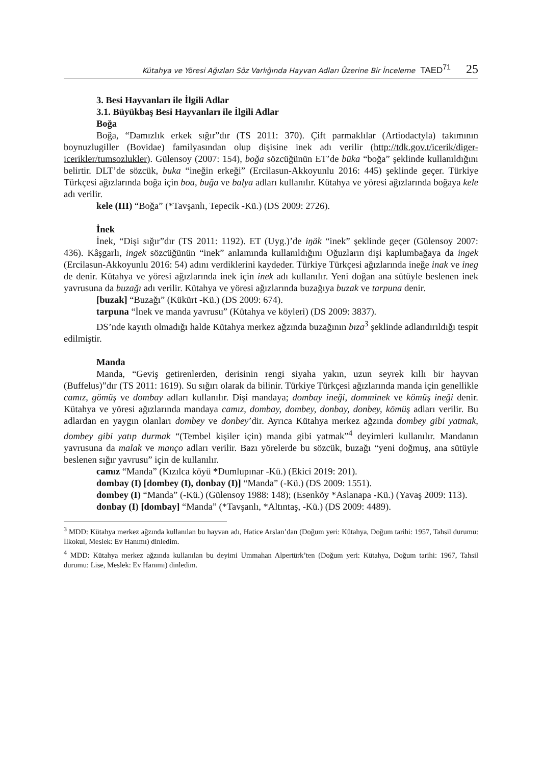Kütahya ve Yöresi Ağızları Söz Varlığında Hayvan Adları Üzerine Bir İnceleme TAED<sup>71</sup> 25
3. Besi Hayvanları ile İlgili Adlar
3.1. Büyükbaş Besi Hayvanları ile İlgili Adlar
Boğa
Boğa, “Damızlık erkek sığır”dır (TS 2011: 370). Çift parmaklılar (Artiodactyla) takımının boynuzlugiller (Bovidae) familyasından olup dişisine inek adı verilir (http://tdk.gov.t/icerik/diger-icerikler/tumsozlukler). Gülensoy (2007: 154), boğa sözcüğünün ET’de būka “boğa” şeklinde kullanıldığını belirtir. DLT’de sözcük, buka “ineğin erkeği” (Ercilasun-Akkoyunlu 2016: 445) şeklinde geçer. Türkiye Türkçesi ağızlarında boğa için boa, buğa ve balya adları kullanılır. Kütahya ve yöresi ağızlarında boğaya kele adı verilir.
kele (III) “Boğa” (*Tavşanlı, Tepecik -Kü.) (DS 2009: 2726).
İnek
İnek, “Dişi sığır”dır (TS 2011: 1192). ET (Uyg.)’de iŋäk “inek” şeklinde geçer (Gülensoy 2007: 436). Kâşgarlı, ingek sözcüğünün “inek” anlamında kullanıldığını Oğuzların dişi kaplumbağaya da ingek (Ercilasun-Akkoyunlu 2016: 54) adını verdiklerini kaydeder. Türkiye Türkçesi ağızlarında ineğe inak ve ineg de denir. Kütahya ve yöresi ağızlarında inek için inek adı kullanılır. Yeni doğan ana sütüyle beslenen inek yavrusuna da buzağı adı verilir. Kütahya ve yöresi ağızlarında buzağıya buzak ve tarpuna denir.
[buzak] “Buzağı” (Kükürt -Kü.) (DS 2009: 674).
tarpuna “İnek ve manda yavrusu” (Kütahya ve köyleri) (DS 2009: 3837).
DS’nde kayıtlı olmadığı halde Kütahya merkez ağzında buzağının bıza<sup>3</sup> şeklinde adlandırıldığı tespit edilmiştir.
Manda
Manda, “Geviş getirenlerden, derisinin rengi siyaha yakın, uzun seyrek kıllı bir hayvan (Buffelus)”dır (TS 2011: 1619). Su sığırı olarak da bilinir. Türkiye Türkçesi ağızlarında manda için genellikle camız, gömüş ve dombay adları kullanılır. Dişi mandaya; dombay ineği, domminek ve kömüş ineği denir. Kütahya ve yöresi ağızlarında mandaya camız, dombay, dombey, donbay, donbey, kömüş adları verilir. Bu adlardan en yaygın olanları dombey ve donbey’dir. Ayrıca Kütahya merkez ağzında dombey gibi yatmak, dombey gibi yatıp durmak “(Tembel kişiler için) manda gibi yatmak”<sup>4</sup> deyimleri kullanılır. Mandanın yavrusuna da malak ve manço adları verilir. Bazı yörelerde bu sözcük, buzağı “yeni doğmuş, ana sütüyle beslenen sığır yavrusu” için de kullanılır.
camız “Manda” (Kızılca köyü *Dumlupınar -Kü.) (Ekici 2019: 201).
dombay (I) [dombey (I), donbay (I)] “Manda” (-Kü.) (DS 2009: 1551).
dombey (I) “Manda” (-Kü.) (Gülensoy 1988: 148); (Esenköy *Aslanapa -Kü.) (Yavaş 2009: 113).
donbay (I) [dombay] “Manda” (*Tavşanlı, *Altıntaş, -Kü.) (DS 2009: 4489).
<sup>3</sup> MDD: Kütahya merkez ağzında kullanılan bu hayvan adı, Hatice Arslan’dan (Doğum yeri: Kütahya, Doğum tarihi: 1957, Tahsil durumu: İlkokul, Meslek: Ev Hanımı) dinledim.
<sup>4</sup> MDD: Kütahya merkez ağzında kullanılan bu deyimi Ummahan Alpertürk’ten (Doğum yeri: Kütahya, Doğum tarihi: 1967, Tahsil durumu: Lise, Meslek: Ev Hanımı) dinledim.